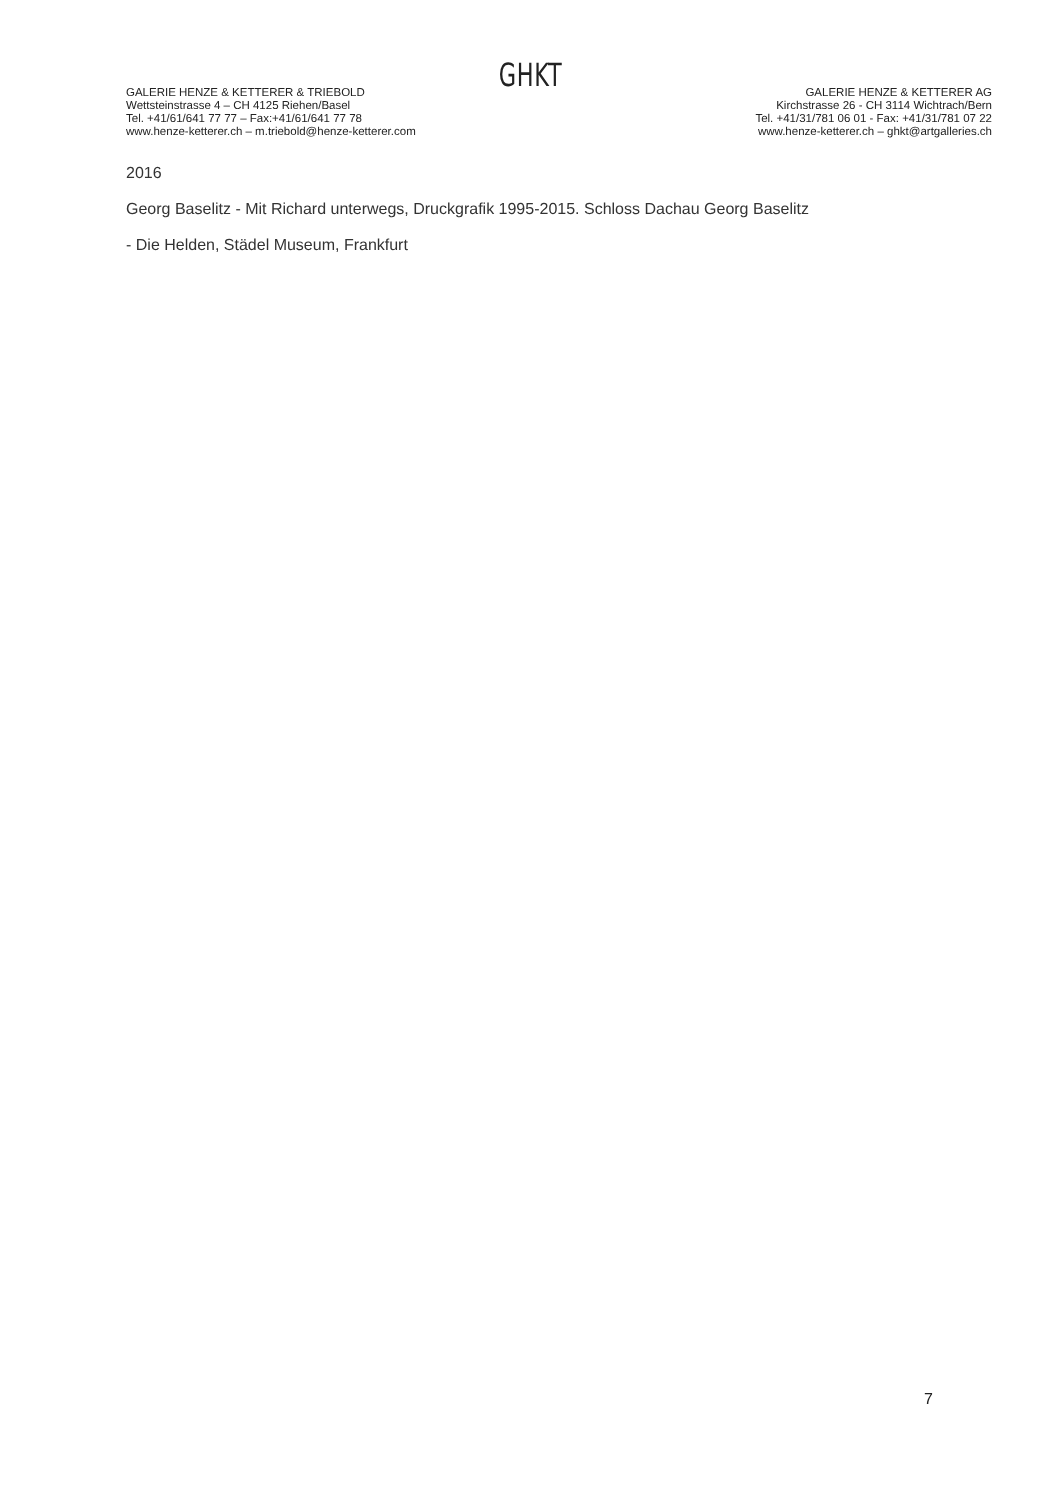GHKT
GALERIE HENZE & KETTERER & TRIEBOLD
Wettsteinstrasse 4 – CH 4125 Riehen/Basel
Tel. +41/61/641 77 77 – Fax:+41/61/641 77 78
www.henze-ketterer.ch – m.triebold@henze-ketterer.com
GALERIE HENZE & KETTERER AG
Kirchstrasse 26 - CH 3114 Wichtrach/Bern
Tel. +41/31/781 06 01 - Fax: +41/31/781 07 22
www.henze-ketterer.ch – ghkt@artgalleries.ch
2016
Georg Baselitz - Mit Richard unterwegs, Druckgrafik 1995-2015. Schloss Dachau Georg Baselitz
- Die Helden, Städel Museum, Frankfurt
7